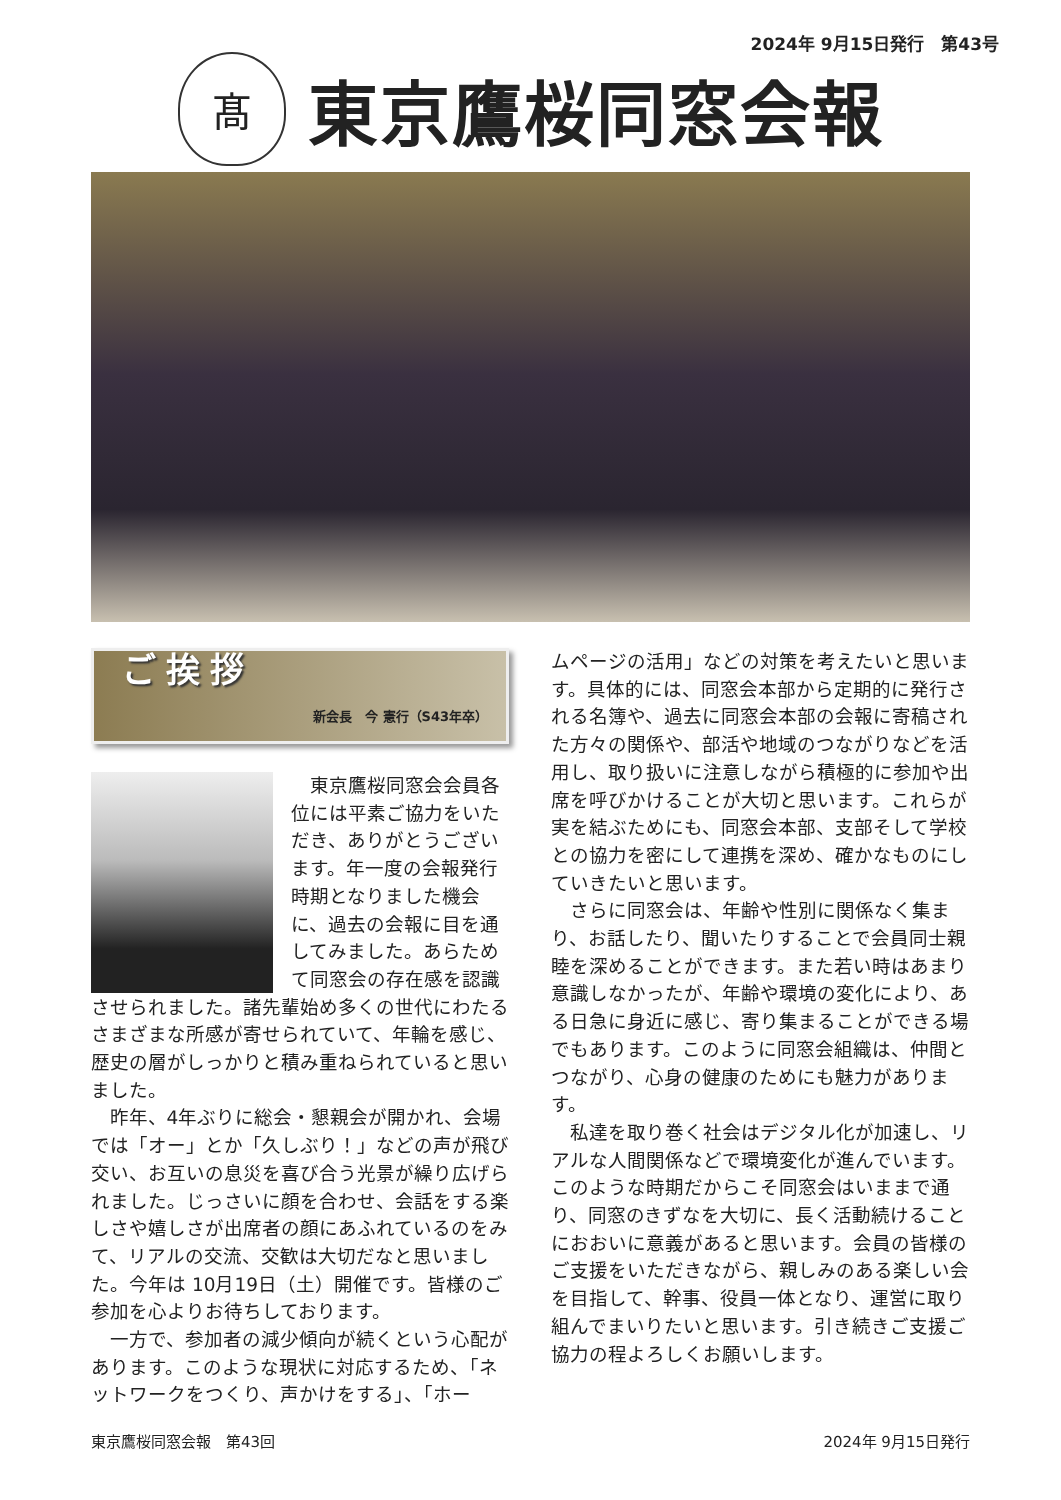2024年 9月15日発行　第43号
髙
東京鷹桜同窓会報
ご挨拶
新会長　今 憲行（S43年卒）
東京鷹桜同窓会会員各位には平素ご協力をいただき、ありがとうございます。年一度の会報発行時期となりました機会に、過去の会報に目を通してみました。あらためて同窓会の存在感を認識させられました。諸先輩始め多くの世代にわたるさまざまな所感が寄せられていて、年輪を感じ、歴史の層がしっかりと積み重ねられていると思いました。
昨年、4年ぶりに総会・懇親会が開かれ、会場では「オー」とか「久しぶり！」などの声が飛び交い、お互いの息災を喜び合う光景が繰り広げられました。じっさいに顔を合わせ、会話をする楽しさや嬉しさが出席者の顔にあふれているのをみて、リアルの交流、交歓は大切だなと思いました。今年は 10月19日（土）開催です。皆様のご参加を心よりお待ちしております。
一方で、参加者の減少傾向が続くという心配があります。このような現状に対応するため、「ネットワークをつくり、声かけをする」、「ホー
ムページの活用」などの対策を考えたいと思います。具体的には、同窓会本部から定期的に発行される名簿や、過去に同窓会本部の会報に寄稿された方々の関係や、部活や地域のつながりなどを活用し、取り扱いに注意しながら積極的に参加や出席を呼びかけることが大切と思います。これらが実を結ぶためにも、同窓会本部、支部そして学校との協力を密にして連携を深め、確かなものにしていきたいと思います。
さらに同窓会は、年齢や性別に関係なく集まり、お話したり、聞いたりすることで会員同士親睦を深めることができます。また若い時はあまり意識しなかったが、年齢や環境の変化により、ある日急に身近に感じ、寄り集まることができる場でもあります。このように同窓会組織は、仲間とつながり、心身の健康のためにも魅力があります。
私達を取り巻く社会はデジタル化が加速し、リアルな人間関係などで環境変化が進んでいます。このような時期だからこそ同窓会はいままで通り、同窓のきずなを大切に、長く活動続けることにおおいに意義があると思います。会員の皆様のご支援をいただきながら、親しみのある楽しい会を目指して、幹事、役員一体となり、運営に取り組んでまいりたいと思います。引き続きご支援ご協力の程よろしくお願いします。
東京鷹桜同窓会報　第43回 2024年 9月15日発行